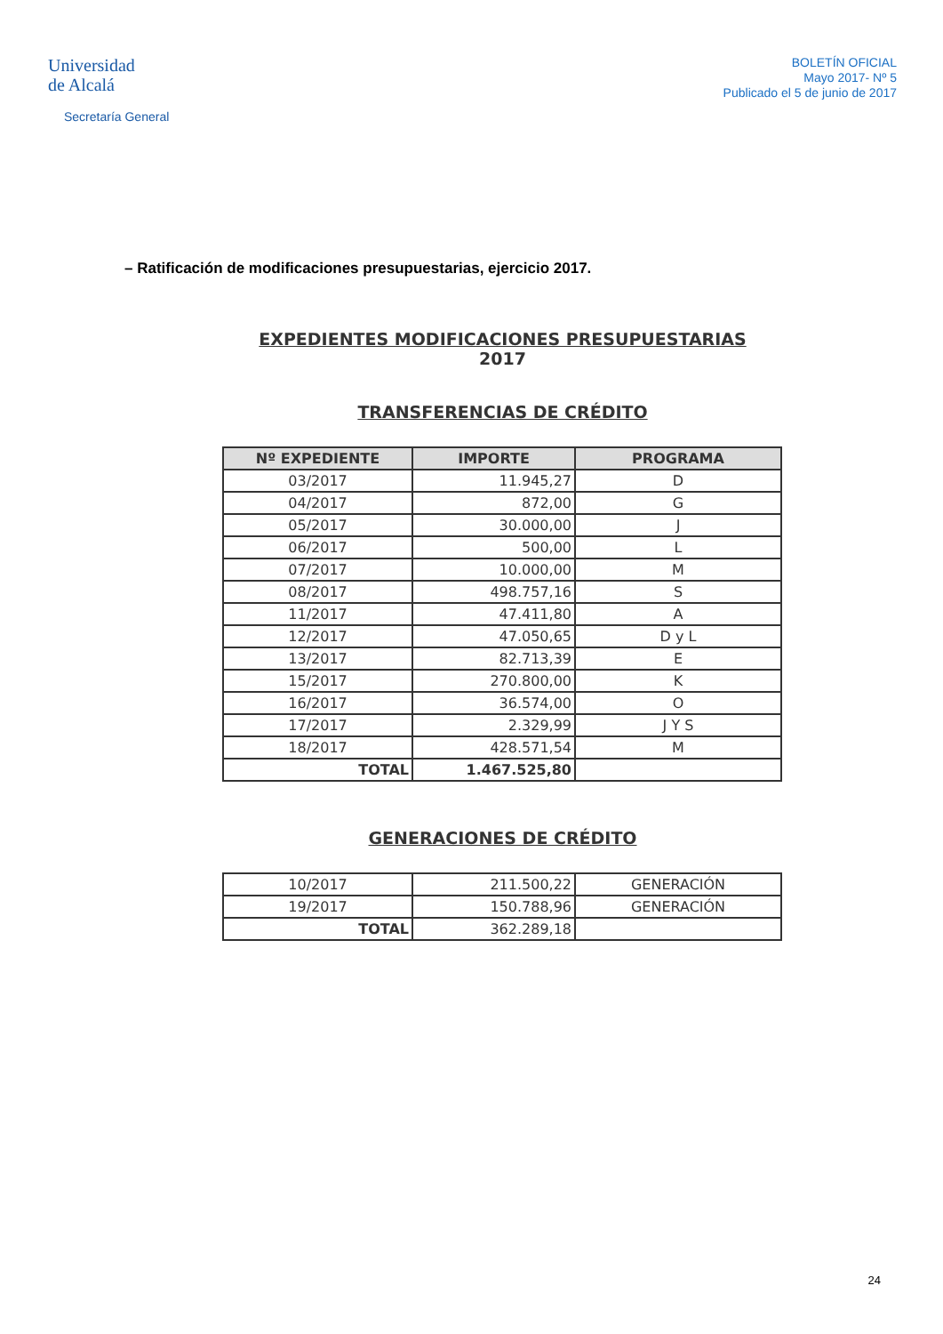Universidad
de Alcalá
Secretaría General
BOLETÍN OFICIAL
Mayo 2017- Nº 5
Publicado el 5 de junio de 2017
– Ratificación de modificaciones presupuestarias, ejercicio 2017.
EXPEDIENTES MODIFICACIONES PRESUPUESTARIAS
2017
TRANSFERENCIAS DE CRÉDITO
| Nº EXPEDIENTE | IMPORTE | PROGRAMA |
| --- | --- | --- |
| 03/2017 | 11.945,27 | D |
| 04/2017 | 872,00 | G |
| 05/2017 | 30.000,00 | J |
| 06/2017 | 500,00 | L |
| 07/2017 | 10.000,00 | M |
| 08/2017 | 498.757,16 | S |
| 11/2017 | 47.411,80 | A |
| 12/2017 | 47.050,65 | D y L |
| 13/2017 | 82.713,39 | E |
| 15/2017 | 270.800,00 | K |
| 16/2017 | 36.574,00 | O |
| 17/2017 | 2.329,99 | J Y S |
| 18/2017 | 428.571,54 | M |
| TOTAL | 1.467.525,80 | |
GENERACIONES DE CRÉDITO
| 10/2017 | 211.500,22 | GENERACIÓN |
| 19/2017 | 150.788,96 | GENERACIÓN |
| TOTAL | 362.289,18 | |
24